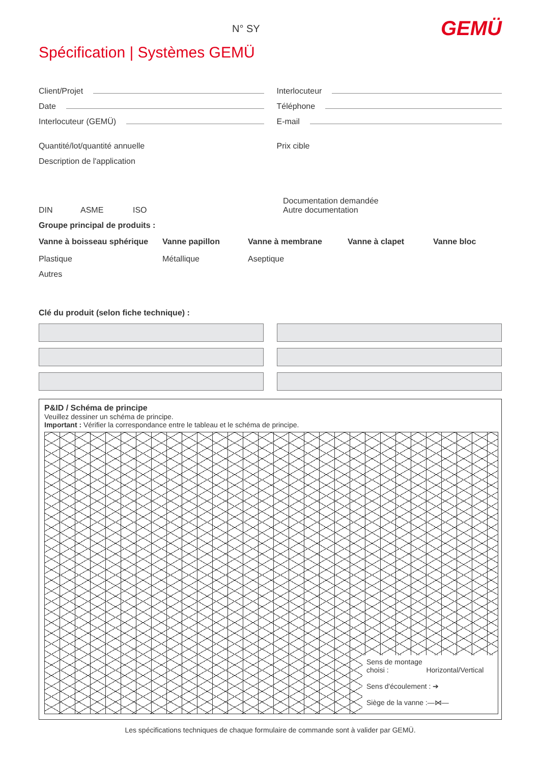N° SY GEMÜ
Spécification | Systèmes GEMÜ
Client/Projet Interlocuteur
Date Téléphone
Interlocuteur (GEMÜ) E-mail
Quantité/lot/quantité annuelle Prix cible
Description de l'application
DIN ASME ISO Documentation demandée
Autre documentation
Groupe principal de produits :
Vanne à boisseau sphérique Vanne papillon Vanne à membrane Vanne à clapet Vanne bloc
Plastique Métallique Aseptique
Autres
Clé du produit (selon fiche technique) :
P&ID / Schéma de principe
Veuillez dessiner un schéma de principe.
Important : Vérifier la correspondance entre le tableau et le schéma de principe.
Sens de montage
choisi : Horizontal/Vertical
Sens d'écoulement : ➔
Siège de la vanne :—⋈—
Les spécifications techniques de chaque formulaire de commande sont à valider par GEMÜ.